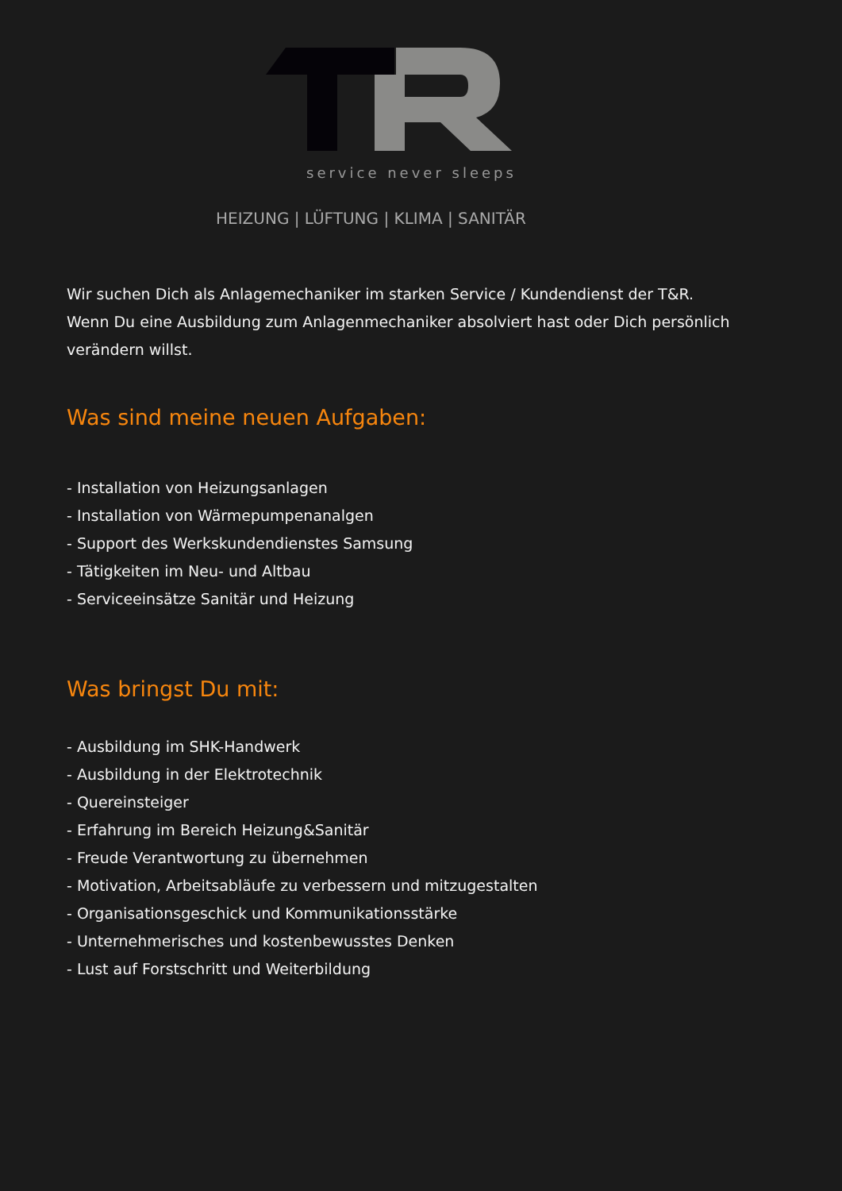service never sleeps
HEIZUNG | LÜFTUNG | KLIMA | SANITÄR
Wir suchen Dich als Anlagemechaniker im starken Service / Kundendienst der T&R.
Wenn Du eine Ausbildung zum Anlagenmechaniker absolviert hast oder Dich persönlich verändern willst.
Was sind meine neuen Aufgaben:
- Installation von Heizungsanlagen
- Installation von Wärmepumpenanalgen
- Support des Werkskundendienstes Samsung
- Tätigkeiten im Neu- und Altbau
- Serviceeinsätze Sanitär und Heizung
Was bringst Du mit:
- Ausbildung im SHK-Handwerk
- Ausbildung in der Elektrotechnik
- Quereinsteiger
- Erfahrung im Bereich Heizung&Sanitär
- Freude Verantwortung zu übernehmen
- Motivation, Arbeitsabläufe zu verbessern und mitzugestalten
- Organisationsgeschick und Kommunikationsstärke
- Unternehmerisches und kostenbewusstes Denken
- Lust auf Forstschritt und Weiterbildung